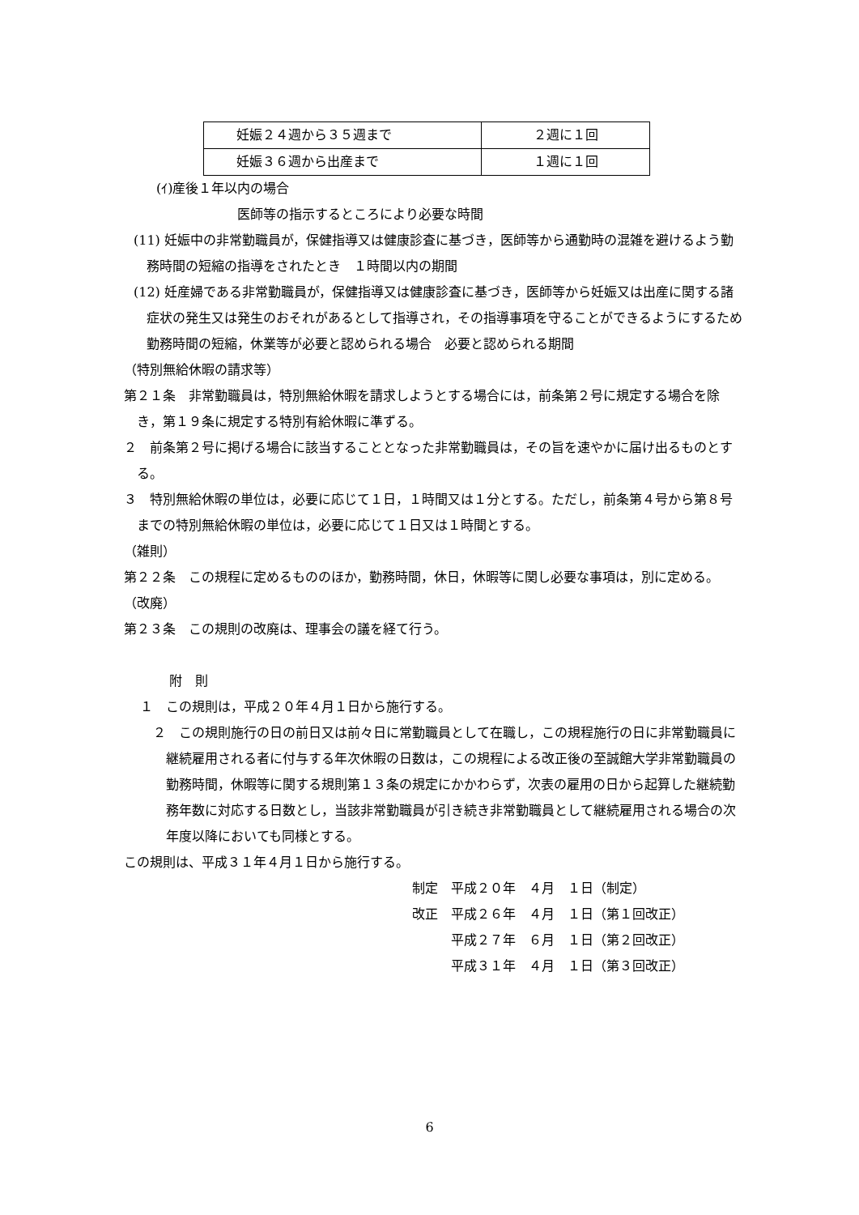| 妊娠２４週から３５週まで | ２週に１回 |
| 妊娠３６週から出産まで | １週に１回 |
(ｲ)産後１年以内の場合
医師等の指示するところにより必要な時間
(11) 妊娠中の非常勤職員が，保健指導又は健康診査に基づき，医師等から通勤時の混雑を避けるよう勤務時間の短縮の指導をされたとき　１時間以内の期間
(12) 妊産婦である非常勤職員が，保健指導又は健康診査に基づき，医師等から妊娠又は出産に関する諸症状の発生又は発生のおそれがあるとして指導され，その指導事項を守ることができるようにするため勤務時間の短縮，休業等が必要と認められる場合　必要と認められる期間
（特別無給休暇の請求等）
第２１条　非常勤職員は，特別無給休暇を請求しようとする場合には，前条第２号に規定する場合を除き，第１９条に規定する特別有給休暇に準ずる。
２　前条第２号に掲げる場合に該当することとなった非常勤職員は，その旨を速やかに届け出るものとする。
３　特別無給休暇の単位は，必要に応じて１日，１時間又は１分とする。ただし，前条第４号から第８号までの特別無給休暇の単位は，必要に応じて１日又は１時間とする。
（雑則）
第２２条　この規程に定めるもののほか，勤務時間，休日，休暇等に関し必要な事項は，別に定める。
（改廃）
第２３条　この規則の改廃は、理事会の議を経て行う。
附　則
１　この規則は，平成２０年４月１日から施行する。
２　この規則施行の日の前日又は前々日に常勤職員として在職し，この規程施行の日に非常勤職員に継続雇用される者に付与する年次休暇の日数は，この規程による改正後の至誠館大学非常勤職員の勤務時間，休暇等に関する規則第１３条の規定にかかわらず，次表の雇用の日から起算した継続勤務年数に対応する日数とし，当該非常勤職員が引き続き非常勤職員として継続雇用される場合の次年度以降においても同様とする。
この規則は、平成３１年４月１日から施行する。
制定　平成２０年　４月　１日（制定）
改正　平成２６年　４月　１日（第１回改正）
　　　平成２７年　６月　１日（第２回改正）
　　　平成３１年　４月　１日（第３回改正）
6